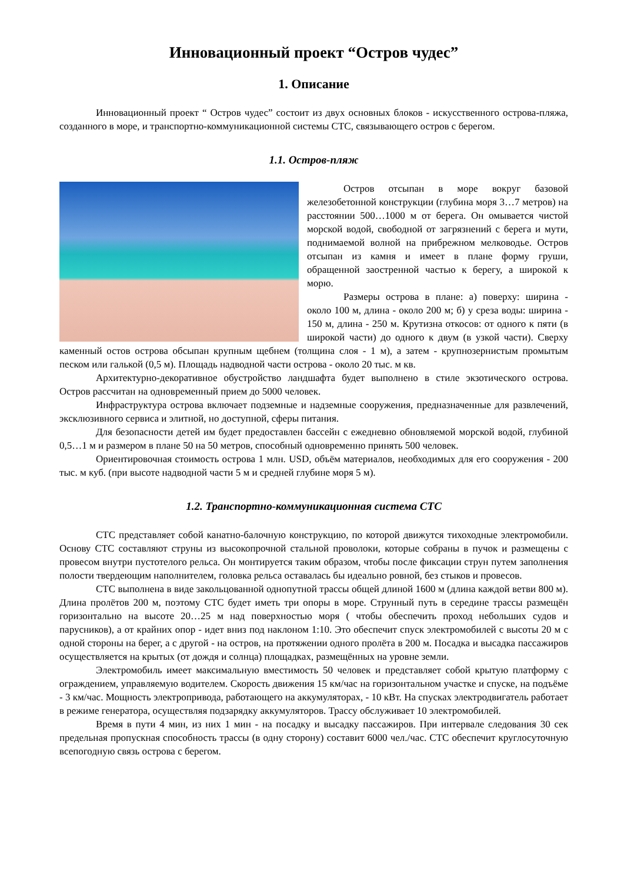Инновационный проект “Остров чудес”
1. Описание
Инновационный проект “ Остров чудес” состоит из двух основных блоков - искусственного острова-пляжа, созданного в море, и транспортно-коммуникационной системы СТС, связывающего остров с берегом.
1.1. Остров-пляж
Остров отсыпан в море вокруг базовой железобетонной конструкции (глубина моря 3…7 метров) на расстоянии 500…1000 м от берега. Он омывается чистой морской водой, свободной от загрязнений с берега и мути, поднимаемой волной на прибрежном мелководье. Остров отсыпан из камня и имеет в плане форму груши, обращенной заостренной частью к берегу, а широкой к морю.
Размеры острова в плане: а) поверху: ширина - около 100 м, длина - около 200 м; б) у среза воды: ширина - 150 м, длина - 250 м. Крутизна откосов: от одного к пяти (в широкой части) до одного к двум (в узкой части). Сверху каменный остов острова обсыпан крупным щебнем (толщина слоя - 1 м), а затем - крупнозернистым промытым песком или галькой (0,5 м). Площадь надводной части острова - около 20 тыс. м кв.
Архитектурно-декоративное обустройство ландшафта будет выполнено в стиле экзотического острова. Остров рассчитан на одновременный прием до 5000 человек.
Инфраструктура острова включает подземные и надземные сооружения, предназначенные для развлечений, эксклюзивного сервиса и элитной, но доступной, сферы питания.
Для безопасности детей им будет предоставлен бассейн с ежедневно обновляемой морской водой, глубиной 0,5…1 м и размером в плане 50 на 50 метров, способный одновременно принять 500 человек.
Ориентировочная стоимость острова 1 млн. USD, объём материалов, необходимых для его сооружения - 200 тыс. м куб. (при высоте надводной части 5 м и средней глубине моря 5 м).
1.2. Транспортно-коммуникационная система СТС
СТС представляет собой канатно-балочную конструкцию, по которой движутся тихоходные электромобили. Основу СТС составляют струны из высокопрочной стальной проволоки, которые собраны в пучок и размещены с провесом внутри пустотелого рельса. Он монтируется таким образом, чтобы после фиксации струн путем заполнения полости твердеющим наполнителем, головка рельса оставалась бы идеально ровной, без стыков и провесов.
СТС выполнена в виде закольцованной однопутной трассы общей длиной 1600 м (длина каждой ветви 800 м). Длина пролётов 200 м, поэтому СТС будет иметь три опоры в море. Струнный путь в середине трассы размещён горизонтально на высоте 20…25 м над поверхностью моря ( чтобы обеспечить проход небольших судов и парусников), а от крайних опор - идет вниз под наклоном 1:10. Это обеспечит спуск электромобилей с высоты 20 м с одной стороны на берег, а с другой - на остров, на протяжении одного пролёта в 200 м. Посадка и высадка пассажиров осуществляется на крытых (от дождя и солнца) площадках, размещённых на уровне земли.
Электромобиль имеет максимальную вместимость 50 человек и представляет собой крытую платформу с ограждением, управляемую водителем. Скорость движения 15 км/час на горизонтальном участке и спуске, на подъёме - 3 км/час. Мощность электропривода, работающего на аккумуляторах, - 10 кВт. На спусках электродвигатель работает в режиме генератора, осуществляя подзарядку аккумуляторов. Трассу обслуживает 10 электромобилей.
Время в пути 4 мин, из них 1 мин - на посадку и высадку пассажиров. При интервале следования 30 сек предельная пропускная способность трассы (в одну сторону) составит 6000 чел./час. СТС обеспечит круглосуточную всепогодную связь острова с берегом.